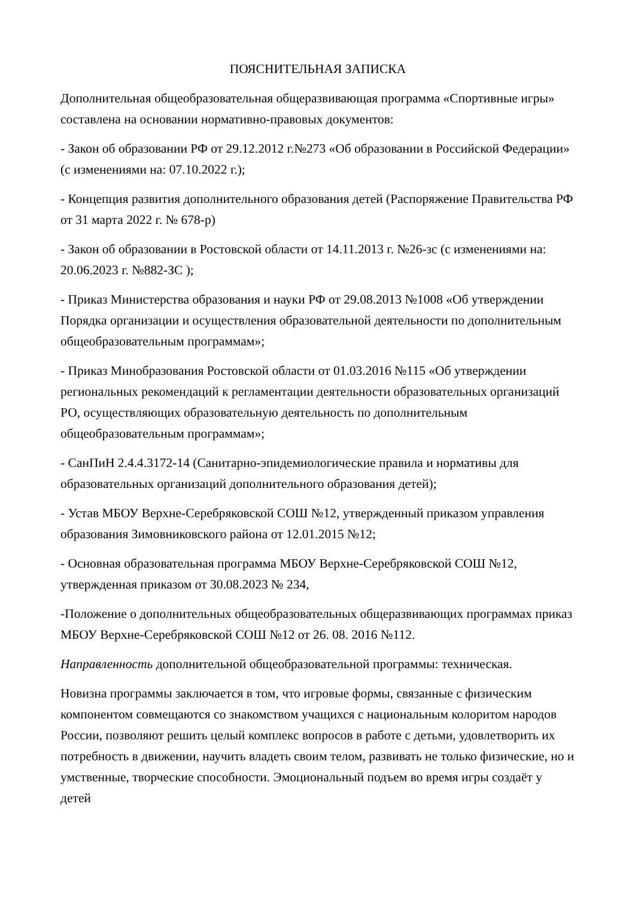ПОЯСНИТЕЛЬНАЯ ЗАПИСКА
Дополнительная общеобразовательная общеразвивающая программа «Спортивные игры» составлена на основании нормативно-правовых документов:
- Закон об образовании РФ от 29.12.2012 г.№273 «Об образовании в Российской Федерации» (с изменениями на: 07.10.2022 г.);
- Концепция развития дополнительного образования детей (Распоряжение Правительства РФ от 31 марта 2022 г. № 678-р)
- Закон об образовании в Ростовской области от 14.11.2013 г. №26-зс (с изменениями на: 20.06.2023 г. №882-ЗС );
- Приказ Министерства образования и науки РФ от 29.08.2013 №1008 «Об утверждении Порядка организации и осуществления образовательной деятельности по дополнительным общеобразовательным программам»;
- Приказ Минобразования Ростовской области от 01.03.2016 №115 «Об утверждении региональных рекомендаций к регламентации деятельности образовательных организаций РО, осуществляющих образовательную деятельность по дополнительным общеобразовательным программам»;
- СанПиН 2.4.4.3172-14 (Санитарно-эпидемиологические правила и нормативы для образовательных организаций дополнительного образования детей);
- Устав МБОУ Верхне-Серебряковской СОШ №12, утвержденный приказом управления образования Зимовниковского района от 12.01.2015 №12;
- Основная образовательная программа МБОУ Верхне-Серебряковской СОШ №12, утвержденная приказом от 30.08.2023 № 234,
-Положение о дополнительных общеобразовательных общеразвивающих программах приказ МБОУ Верхне-Серебряковской СОШ №12 от 26. 08. 2016 №112.
Направленность дополнительной общеобразовательной программы: техническая.
Новизна программы заключается в том, что игровые формы, связанные с физическим компонентом совмещаются со знакомством учащихся с национальным колоритом народов России, позволяют решить целый комплекс вопросов в работе с детьми, удовлетворить их потребность в движении, научить владеть своим телом, развивать не только физические, но и умственные, творческие способности. Эмоциональный подъем во время игры создаёт у детей